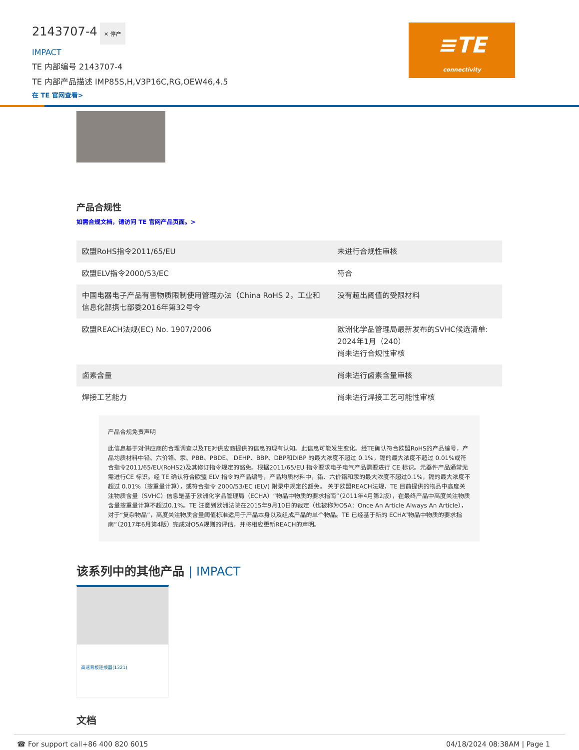2143707-4
✕ 停产
IMPACT
TE 内部编号 2143707-4
TE 内部产品描述 IMP85S,H,V3P16C,RG,OEW46,4.5
在 TE 官网查看>
≡TE
connectivity
产品合规性
如需合规文档，请访问 TE 官网产品页面。>
| 欧盟RoHS指令2011/65/EU | 未进行合规性审核 |
| 欧盟ELV指令2000/53/EC | 符合 |
| 中国电器电子产品有害物质限制使用管理办法（China RoHS 2，工业和信息化部携七部委2016年第32号令 | 没有超出阈值的受限材料 |
| 欧盟REACH法规(EC) No. 1907/2006 | 欧洲化学品管理局最新发布的SVHC候选清单: 2024年1月（240） 尚未进行合规性审核 |
| 卤素含量 | 尚未进行卤素含量审核 |
| 焊接工艺能力 | 尚未进行焊接工艺可能性审核 |
产品合规免责声明
此信息基于对供应商的合理调查以及TE对供应商提供的信息的现有认知。此信息可能发生变化。经TE确认符合欧盟RoHS的产品编号，产品均质材料中铅、六价铬、汞、PBB、PBDE、 DEHP、BBP、DBP和DIBP 的最大浓度不超过 0.1%，镉的最大浓度不超过 0.01%或符合指令2011/65/EU(RoHS2)及其修订指令规定的豁免。根据2011/65/EU 指令要求电子电气产品需要进行 CE 标识。元器件产品通常无需进行CE 标识。经 TE 确认符合欧盟 ELV 指令的产品编号，产品均质材料中，铅、六价铬和汞的最大浓度不超过0.1%，镉的最大浓度不超过 0.01%（按重量计算），或符合指令 2000/53/EC (ELV) 附录中规定的豁免。 关于欧盟REACH法规，TE 目前提供的物品中高度关注物质含量（SVHC）信息是基于欧洲化学品管理局（ECHA）“物品中物质的要求指南”（2011年4月第2版），在最终产品中高度关注物质含量按重量计算不超过0.1%。TE 注意到欧洲法院在2015年9月10日的裁定（也被称为O5A：Once An Article Always An Article），对于“复杂物品”，高度关注物质含量阈值标准适用于产品本身以及组成产品的单个物品。TE 已经基于新的 ECHA“物品中物质的要求指南”（2017年6月第4版）完成对O5A规则的评估，并将相应更新REACH的声明。
该系列中的其他产品 | IMPACT
高速背板连接器(1321)
文档
☎ For support call+86 400 820 6015 04/18/2024 08:38AM | Page 1